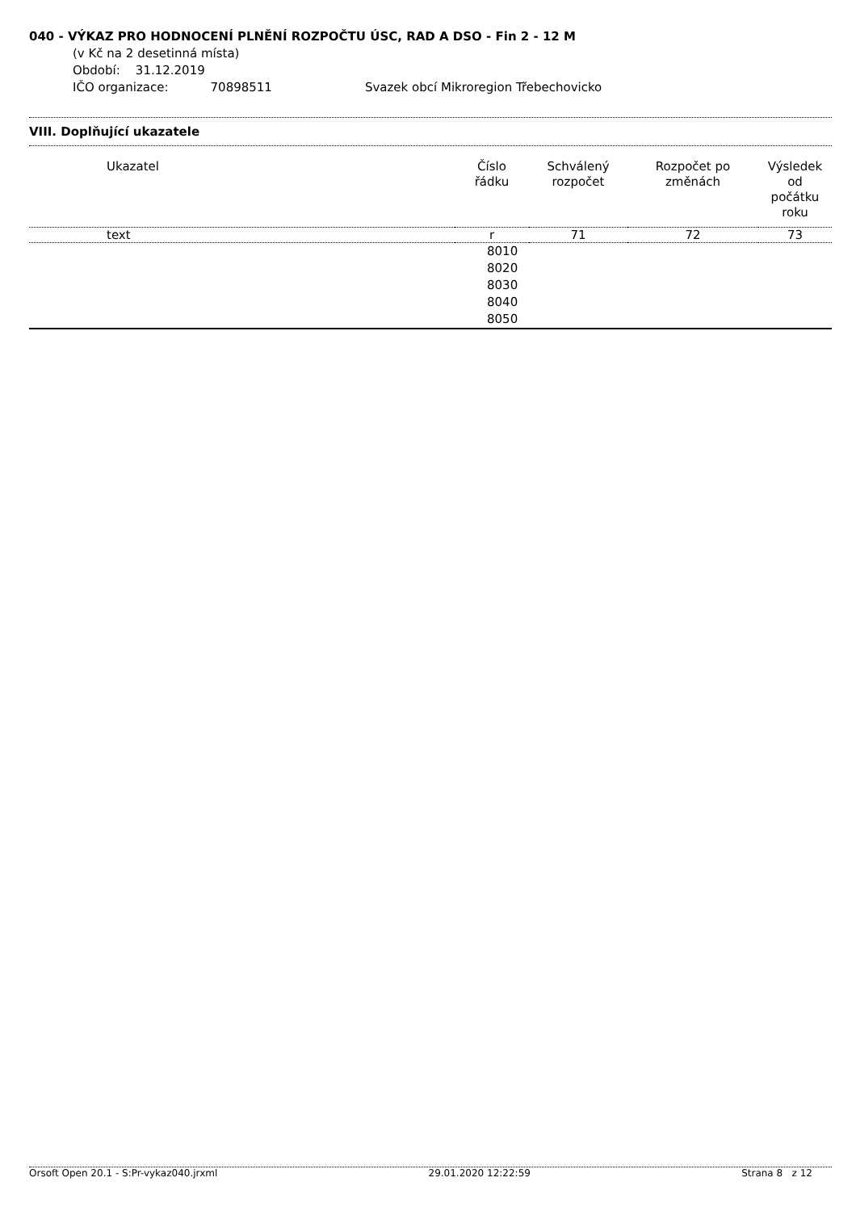040 - VÝKAZ PRO HODNOCENÍ PLNĚNÍ ROZPOČTU ÚSC, RAD A DSO - Fin 2 - 12 M
(v Kč na 2 desetinná místa)
Období: 31.12.2019
IČO organizace: 70898511 Svazek obcí Mikroregion Třebechovicko
VIII. Doplňující ukazatele
| Ukazatel | Číslo řádku | Schválený rozpočet | Rozpočet po změnách | Výsledek od počátku roku |
| --- | --- | --- | --- | --- |
| text | r | 71 | 72 | 73 |
| | 8010 | | | |
| | 8020 | | | |
| | 8030 | | | |
| | 8040 | | | |
| | 8050 | | | |
Orsoft Open 20.1 - S:Pr-vykaz040.jrxml 29.01.2020 12:22:59 Strana 8 z 12